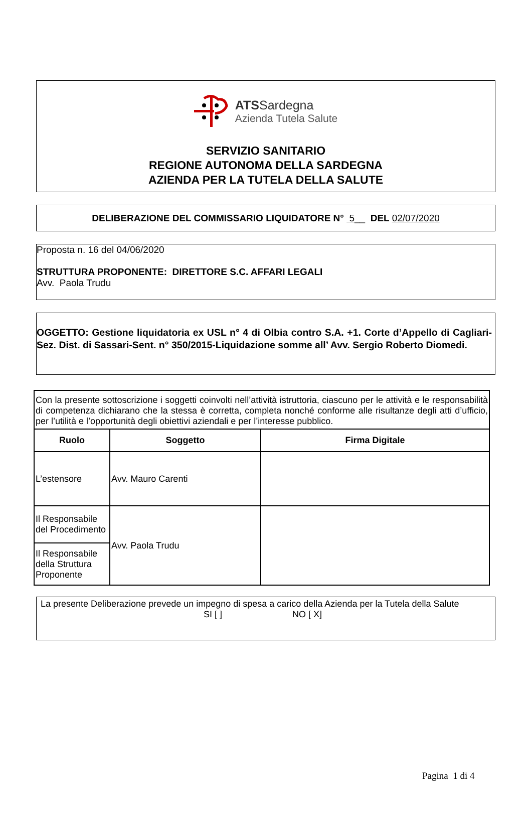ATSSardegna
Azienda Tutela Salute
SERVIZIO SANITARIO
REGIONE AUTONOMA DELLA SARDEGNA
AZIENDA PER LA TUTELA DELLA SALUTE
DELIBERAZIONE DEL COMMISSARIO LIQUIDATORE N° 5__ DEL 02/07/2020
Proposta n. 16 del 04/06/2020
STRUTTURA PROPONENTE: DIRETTORE S.C. AFFARI LEGALI
Avv. Paola Trudu
OGGETTO: Gestione liquidatoria ex USL n° 4 di Olbia contro S.A. +1. Corte d’Appello di Cagliari-Sez. Dist. di Sassari-Sent. n° 350/2015-Liquidazione somme all’ Avv. Sergio Roberto Diomedi.
| Con la presente sottoscrizione i soggetti coinvolti nell’attività istruttoria, ciascuno per le attività e le responsabilità di competenza dichiarano che la stessa è corretta, completa nonché conforme alle risultanze degli atti d’ufficio, per l’utilità e l’opportunità degli obiettivi aziendali e per l’interesse pubblico. | | |
| Ruolo | Soggetto | Firma Digitale |
| L’estensore | Avv. Mauro Carenti | |
| Il Responsabile del Procedimento | Avv. Paola Trudu | |
| Il Responsabile della Struttura Proponente | | |
La presente Deliberazione prevede un impegno di spesa a carico della Azienda per la Tutela della Salute
SI [ ] NO [ X]
Pagina 1 di 4